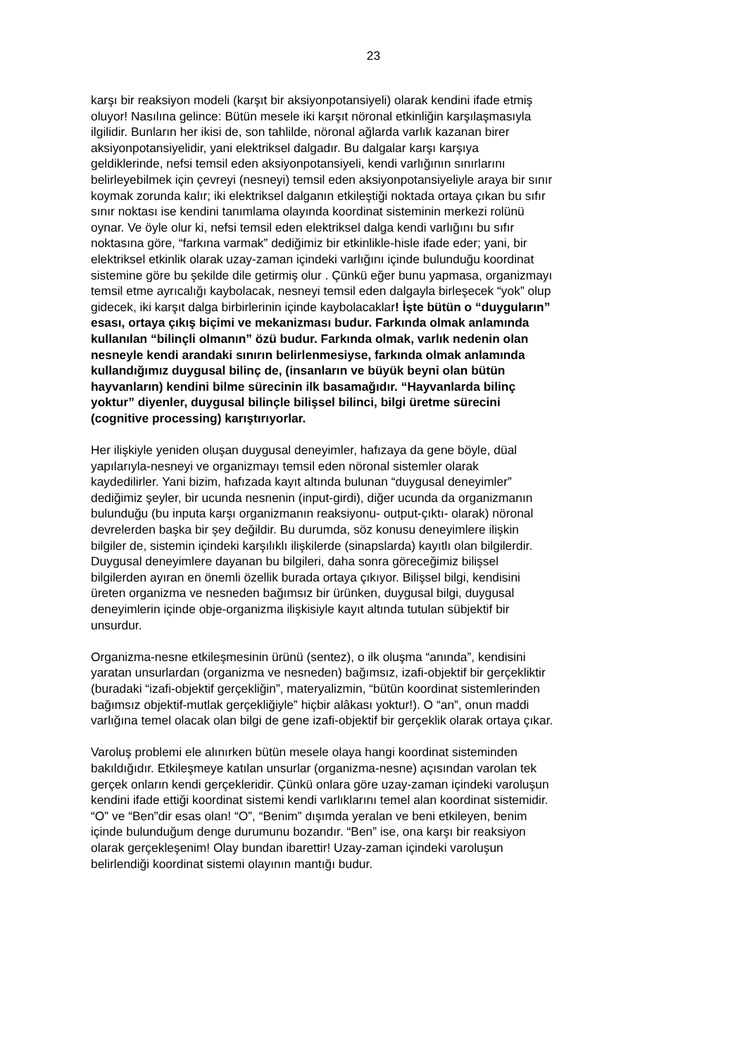23
karşı bir reaksiyon modeli (karşıt bir aksiyonpotansiyeli) olarak kendini ifade etmiş oluyor! Nasılına gelince: Bütün mesele iki karşıt nöronal etkinliğin karşılaşmasıyla ilgilidir. Bunların her ikisi de, son tahlilde, nöronal ağlarda varlık kazanan birer aksiyonpotansiyelidir, yani elektriksel dalgadır. Bu dalgalar karşı karşıya geldiklerinde, nefsi temsil eden aksiyonpotansiyeli, kendi varlığının sınırlarını belirleyebilmek için çevreyi (nesneyi) temsil eden aksiyonpotansiyeliyle araya bir sınır koymak zorunda kalır; iki elektriksel dalganın etkileştiği noktada ortaya çıkan bu sıfır sınır noktası ise kendini tanımlama olayında koordinat sisteminin merkezi rolünü oynar. Ve öyle olur ki, nefsi temsil eden elektriksel dalga kendi varlığını bu sıfır noktasına göre, “farkına varmak” dediğimiz bir etkinlikle-hisle ifade eder; yani, bir elektriksel etkinlik olarak uzay-zaman içindeki varlığını içinde bulunduğu koordinat sistemine göre bu şekilde dile getirmiş olur . Çünkü eğer bunu yapmasa, organizmayı temsil etme ayrıcalığı kaybolacak, nesneyi temsil eden dalgayla birleşecek “yok” olup gidecek, iki karşıt dalga birbirlerinin içinde kaybolacaklar! İşte bütün o “duyguların” esası, ortaya çıkış biçimi ve mekanizması budur. Farkında olmak anlamında kullanılan “bilinçli olmanın” özü budur. Farkında olmak, varlık nedenin olan nesneyle kendi arandaki sınırın belirlenmesiyse, farkında olmak anlamında kullandığımız duygusal bilinç de, (insanların ve büyük beyni olan bütün hayvanların) kendini bilme sürecinin ilk basamağıdır. “Hayvanlarda bilinç yoktur” diyenler, duygusal bilinçle bilişsel bilinci, bilgi üretme sürecini (cognitive processing) karıştırıyorlar.
Her ilişkiyle yeniden oluşan duygusal deneyimler, hafızaya da gene böyle, düal yapılarıyla-nesneyi ve organizmayı temsil eden nöronal sistemler olarak kaydedilirler. Yani bizim, hafızada kayıt altında bulunan “duygusal deneyimler” dediğimiz şeyler, bir ucunda nesnenin (input-girdi), diğer ucunda da organizmanın bulunduğu (bu inputa karşı organizmanın reaksiyonu- output-çıktı- olarak) nöronal devrelerden başka bir şey değildir. Bu durumda, söz konusu deneyimlere ilişkin bilgiler de, sistemin içindeki karşılıklı ilişkilerde (sinapslarda) kayıtlı olan bilgilerdir. Duygusal deneyimlere dayanan bu bilgileri, daha sonra göreceğimiz bilişsel bilgilerden ayıran en önemli özellik burada ortaya çıkıyor. Bilişsel bilgi, kendisini üreten organizma ve nesneden bağımsız bir ürünken, duygusal bilgi, duygusal deneyimlerin içinde obje-organizma ilişkisiyle kayıt altında tutulan sübjektif bir unsurdur.
Organizma-nesne etkileşmesinin ürünü (sentez), o ilk oluşma “anında”, kendisini yaratan unsurlardan (organizma ve nesneden) bağımsız, izafi-objektif bir gerçekliktir (buradaki “izafi-objektif gerçekliğin”, materyalizmin, “bütün koordinat sistemlerinden bağımsız objektif-mutlak gerçekliğiyle” hiçbir alâkası yoktur!). O “an”, onun maddi varlığına temel olacak olan bilgi de gene izafi-objektif bir gerçeklik olarak ortaya çıkar.
Varoluş problemi ele alınırken bütün mesele olaya hangi koordinat sisteminden bakıldığıdır. Etkileşmeye katılan unsurlar (organizma-nesne) açısından varolan tek gerçek onların kendi gerçekleridir. Çünkü onlara göre uzay-zaman içindeki varoluşun kendini ifade ettiği koordinat sistemi kendi varlıklarını temel alan koordinat sistemidir. “O” ve “Ben”dir esas olan! “O”, “Benim” dışımda yeralan ve beni etkileyen, benim içinde bulunduğum denge durumunu bozandır. “Ben” ise, ona karşı bir reaksiyon olarak gerçekleşenim! Olay bundan ibarettir! Uzay-zaman içindeki varoluşun belirlendiği koordinat sistemi olayının mantığı budur.